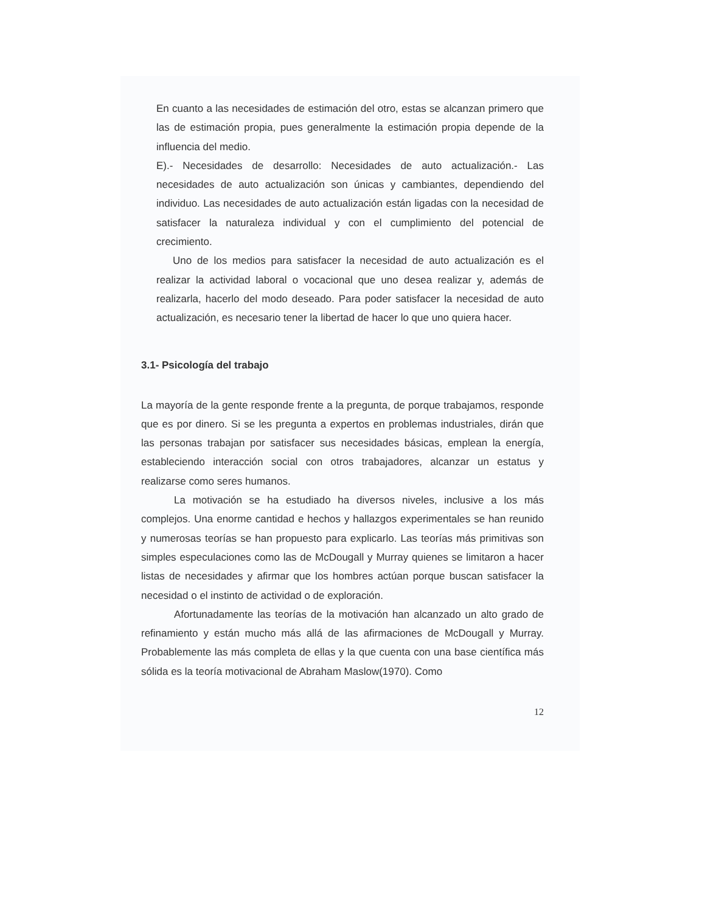En cuanto a las necesidades de estimación del otro, estas se alcanzan primero que las de estimación propia, pues generalmente la estimación propia depende de la influencia del medio.
E).- Necesidades de desarrollo: Necesidades de auto actualización.- Las necesidades de auto actualización son únicas y cambiantes, dependiendo del individuo. Las necesidades de auto actualización están ligadas con la necesidad de satisfacer la naturaleza individual y con el cumplimiento del potencial de crecimiento.
Uno de los medios para satisfacer la necesidad de auto actualización es el realizar la actividad laboral o vocacional que uno desea realizar y, además de realizarla, hacerlo del modo deseado. Para poder satisfacer la necesidad de auto actualización, es necesario tener la libertad de hacer lo que uno quiera hacer.
3.1- Psicología del trabajo
La mayoría de la gente responde frente a la pregunta, de porque trabajamos, responde que es por dinero. Si se les pregunta a expertos en problemas industriales, dirán que las personas trabajan por satisfacer sus necesidades básicas, emplean la energía, estableciendo interacción social con otros trabajadores, alcanzar un estatus y realizarse como seres humanos.
La motivación se ha estudiado ha diversos niveles, inclusive a los más complejos. Una enorme cantidad e hechos y hallazgos experimentales se han reunido y numerosas teorías se han propuesto para explicarlo. Las teorías más primitivas son simples especulaciones como las de McDougall y Murray quienes se limitaron a hacer listas de necesidades y afirmar que los hombres actúan porque buscan satisfacer la necesidad o el instinto de actividad o de exploración.
Afortunadamente las teorías de la motivación han alcanzado un alto grado de refinamiento y están mucho más allá de las afirmaciones de McDougall y Murray. Probablemente las más completa de ellas y la que cuenta con una base científica más sólida es la teoría motivacional de Abraham Maslow(1970). Como
12